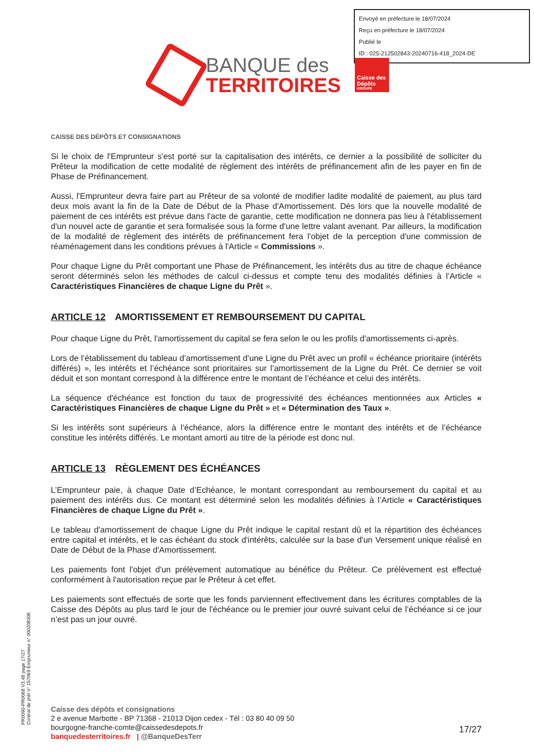Envoyé en préfecture le 18/07/2024
Reçu en préfecture le 18/07/2024
Publié le
ID : 025-212502843-20240716-418_2024-DE
BANQUE des
TERRITOIRES
Caisse des Dépôts
GROUPE
CAISSE DES DÉPÔTS ET CONSIGNATIONS
Si le choix de l'Emprunteur s'est porté sur la capitalisation des intérêts, ce dernier a la possibilité de solliciter du Prêteur la modification de cette modalité de règlement des intérêts de préfinancement afin de les payer en fin de Phase de Préfinancement.
Aussi, l'Emprunteur devra faire part au Prêteur de sa volonté de modifier ladite modalité de paiement, au plus tard deux mois avant la fin de la Date de Début de la Phase d'Amortissement. Dès lors que la nouvelle modalité de paiement de ces intérêts est prévue dans l'acte de garantie, cette modification ne donnera pas lieu à l'établissement d'un nouvel acte de garantie et sera formalisée sous la forme d'une lettre valant avenant. Par ailleurs, la modification de la modalité de règlement des intérêts de préfinancement fera l'objet de la perception d'une commission de réaménagement dans les conditions prévues à l'Article « Commissions ».
Pour chaque Ligne du Prêt comportant une Phase de Préfinancement, les intérêts dus au titre de chaque échéance seront déterminés selon les méthodes de calcul ci-dessus et compte tenu des modalités définies à l’Article « Caractéristiques Financières de chaque Ligne du Prêt ».
ARTICLE 12 AMORTISSEMENT ET REMBOURSEMENT DU CAPITAL
Pour chaque Ligne du Prêt, l'amortissement du capital se fera selon le ou les profils d'amortissements ci-après.
Lors de l’établissement du tableau d’amortissement d’une Ligne du Prêt avec un profil « échéance prioritaire (intérêts différés) », les intérêts et l’échéance sont prioritaires sur l’amortissement de la Ligne du Prêt. Ce dernier se voit déduit et son montant correspond à la différence entre le montant de l’échéance et celui des intérêts.
La séquence d'échéance est fonction du taux de progressivité des échéances mentionnées aux Articles « Caractéristiques Financières de chaque Ligne du Prêt » et « Détermination des Taux ».
Si les intérêts sont supérieurs à l’échéance, alors la différence entre le montant des intérêts et de l’échéance constitue les intérêts différés. Le montant amorti au titre de la période est donc nul.
ARTICLE 13 RÈGLEMENT DES ÉCHÉANCES
L’Emprunteur paie, à chaque Date d’Echéance, le montant correspondant au remboursement du capital et au paiement des intérêts dus. Ce montant est déterminé selon les modalités définies à l’Article « Caractéristiques Financières de chaque Ligne du Prêt ».
Le tableau d'amortissement de chaque Ligne du Prêt indique le capital restant dû et la répartition des échéances entre capital et intérêts, et le cas échéant du stock d'intérêts, calculée sur la base d'un Versement unique réalisé en Date de Début de la Phase d'Amortissement.
Les paiements font l'objet d'un prélèvement automatique au bénéfice du Prêteur. Ce prélèvement est effectué conformément à l'autorisation reçue par le Prêteur à cet effet.
Les paiements sont effectués de sorte que les fonds parviennent effectivement dans les écritures comptables de la Caisse des Dépôts au plus tard le jour de l'échéance ou le premier jour ouvré suivant celui de l’échéance si ce jour n’est pas un jour ouvré.
PR0090-PR0068 V3.48 page 17/27
Contrat de prêt n° 157069 Emprunteur n° 000208306
Caisse des dépôts et consignations
2 e avenue Marbotte - BP 71368 - 21013 Dijon cedex - Tél : 03 80 40 09 50
bourgogne-franche-comte@caissedesdepots.fr
banquedesterritoires.fr | @BanqueDesTerr
17/27